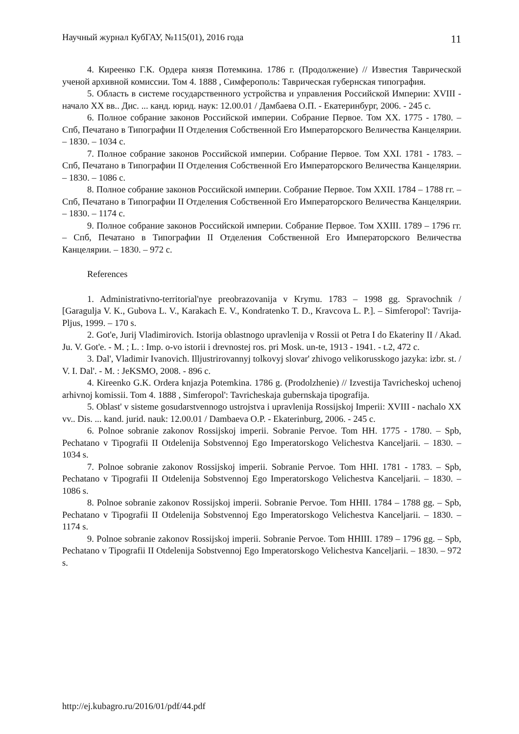Научный журнал КубГАУ, №115(01), 2016 года 11
4. Киреенко Г.К. Ордера князя Потемкина. 1786 г. (Продолжение) // Известия Таврической ученой архивной комиссии. Том 4. 1888 , Симферополь: Таврическая губернская типография.
5. Область в системе государственного устройства и управления Российской Империи: XVIII - начало XX вв.. Дис. ... канд. юрид. наук: 12.00.01 / Дамбаева О.П. - Екатеринбург, 2006. - 245 с.
6. Полное собрание законов Российской империи. Собрание Первое. Том XX. 1775 - 1780. – Спб, Печатано в Типографии II Отделения Собственной Его Императорского Величества Канцелярии. – 1830. – 1034 с.
7. Полное собрание законов Российской империи. Собрание Первое. Том XXI. 1781 - 1783. – Спб, Печатано в Типографии II Отделения Собственной Его Императорского Величества Канцелярии. – 1830. – 1086 с.
8. Полное собрание законов Российской империи. Собрание Первое. Том XXII. 1784 – 1788 гг. – Спб, Печатано в Типографии II Отделения Собственной Его Императорского Величества Канцелярии. – 1830. – 1174 с.
9. Полное собрание законов Российской империи. Собрание Первое. Том XXIII. 1789 – 1796 гг. – Спб, Печатано в Типографии II Отделения Собственной Его Императорского Величества Канцелярии. – 1830. – 972 с.
References
1. Administrativno-territorial'nye preobrazovanija v Krymu. 1783 – 1998 gg. Spravochnik / [Garagulja V. K., Gubova L. V., Karakach E. V., Kondratenko T. D., Kravcova L. P.]. – Simferopol': Tavrija-Pljus, 1999. – 170 s.
2. Got'e, Jurij Vladimirovich. Istorija oblastnogo upravlenija v Rossii ot Petra I do Ekateriny II / Akad. Ju. V. Got'e. - M. ; L. : Imp. o-vo istorii i drevnostej ros. pri Mosk. un-te, 1913 - 1941. - t.2, 472 c.
3. Dal', Vladimir Ivanovich. Illjustrirovannyj tolkovyj slovar' zhivogo velikorusskogo jazyka: izbr. st. / V. I. Dal'. - M. : JeKSMO, 2008. - 896 c.
4. Kireenko G.K. Ordera knjazja Potemkina. 1786 g. (Prodolzhenie) // Izvestija Tavricheskoj uchenoj arhivnoj komissii. Tom 4. 1888 , Simferopol': Tavricheskaja gubernskaja tipografija.
5. Oblast' v sisteme gosudarstvennogo ustrojstva i upravlenija Rossijskoj Imperii: XVIII - nachalo XX vv.. Dis. ... kand. jurid. nauk: 12.00.01 / Dambaeva O.P. - Ekaterinburg, 2006. - 245 c.
6. Polnoe sobranie zakonov Rossijskoj imperii. Sobranie Pervoe. Tom HH. 1775 - 1780. – Spb, Pechatano v Tipografii II Otdelenija Sobstvennoj Ego Imperatorskogo Velichestva Kanceljarii. – 1830. – 1034 s.
7. Polnoe sobranie zakonov Rossijskoj imperii. Sobranie Pervoe. Tom HHI. 1781 - 1783. – Spb, Pechatano v Tipografii II Otdelenija Sobstvennoj Ego Imperatorskogo Velichestva Kanceljarii. – 1830. – 1086 s.
8. Polnoe sobranie zakonov Rossijskoj imperii. Sobranie Pervoe. Tom HHII. 1784 – 1788 gg. – Spb, Pechatano v Tipografii II Otdelenija Sobstvennoj Ego Imperatorskogo Velichestva Kanceljarii. – 1830. – 1174 s.
9. Polnoe sobranie zakonov Rossijskoj imperii. Sobranie Pervoe. Tom HHIII. 1789 – 1796 gg. – Spb, Pechatano v Tipografii II Otdelenija Sobstvennoj Ego Imperatorskogo Velichestva Kanceljarii. – 1830. – 972 s.
http://ej.kubagro.ru/2016/01/pdf/44.pdf